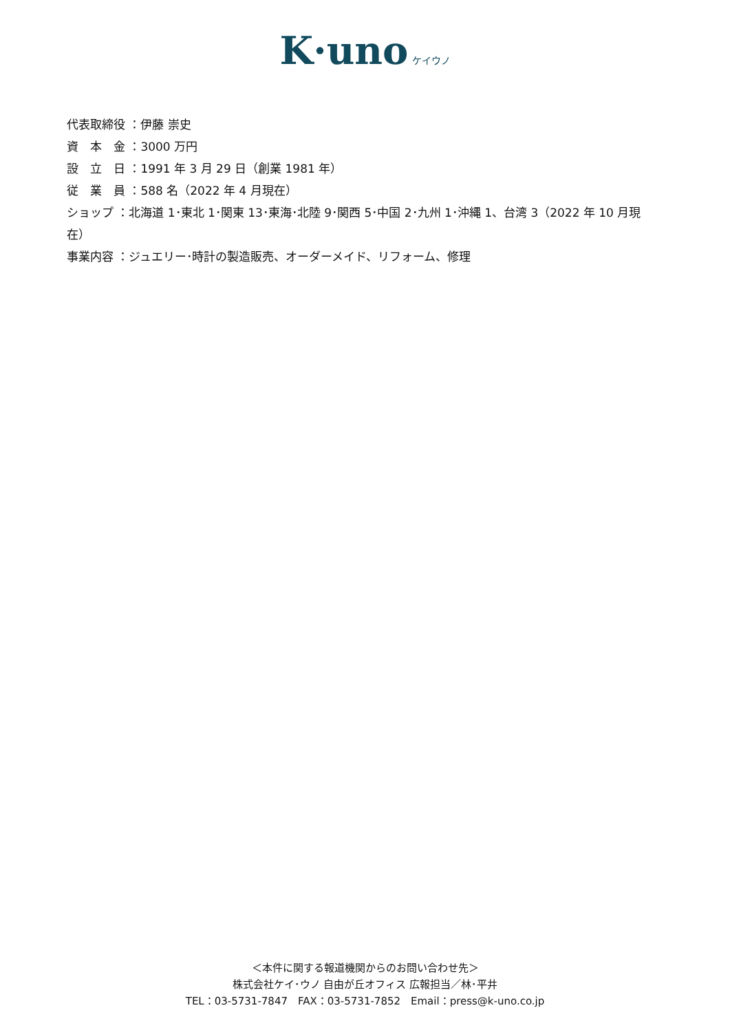K·uno ケイウノ
代表取締役 ：伊藤 崇史
資　本　金 ：3000 万円
設　立　日 ：1991 年 3 月 29 日（創業 1981 年）
従　業　員 ：588 名（2022 年 4 月現在）
ショップ ：北海道 1･東北 1･関東 13･東海･北陸 9･関西 5･中国 2･九州 1･沖縄 1、台湾 3（2022 年 10 月現在）
事業内容 ：ジュエリー･時計の製造販売、オーダーメイド、リフォーム、修理
＜本件に関する報道機関からのお問い合わせ先＞
株式会社ケイ･ウノ 自由が丘オフィス 広報担当／林･平井
TEL：03-5731-7847　FAX：03-5731-7852　Email：press@k-uno.co.jp